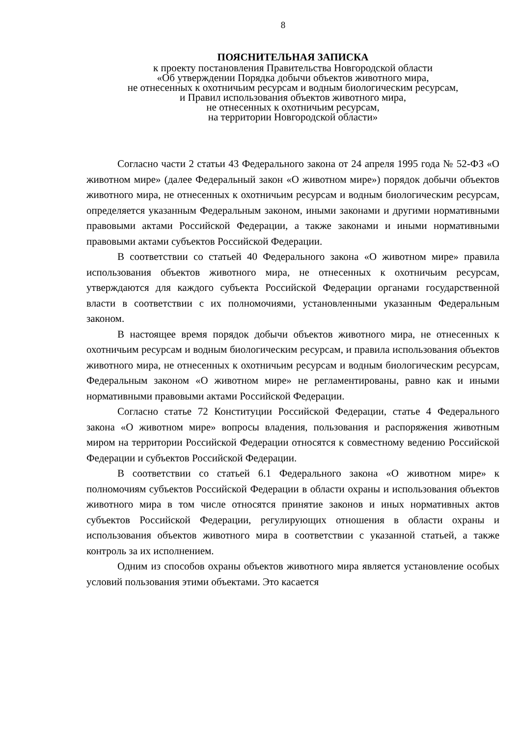8
ПОЯСНИТЕЛЬНАЯ ЗАПИСКА
к проекту постановления Правительства Новгородской области
«Об утверждении Порядка добычи объектов животного мира,
не отнесенных к охотничьим ресурсам и водным биологическим ресурсам,
и Правил использования объектов животного мира,
не отнесенных к охотничьим ресурсам,
на территории Новгородской области»
Согласно части 2 статьи 43 Федерального закона от 24 апреля 1995 года № 52-ФЗ «О животном мире» (далее Федеральный закон «О животном мире») порядок добычи объектов животного мира, не отнесенных к охотничьим ресурсам и водным биологическим ресурсам, определяется указанным Федеральным законом, иными законами и другими нормативными правовыми актами Российской Федерации, а также законами и иными нормативными правовыми актами субъектов Российской Федерации.
В соответствии со статьей 40 Федерального закона «О животном мире» правила использования объектов животного мира, не отнесенных к охотничьим ресурсам, утверждаются для каждого субъекта Российской Федерации органами государственной власти в соответствии с их полномочиями, установленными указанным Федеральным законом.
В настоящее время порядок добычи объектов животного мира, не отнесенных к охотничьим ресурсам и водным биологическим ресурсам, и правила использования объектов животного мира, не отнесенных к охотничьим ресурсам и водным биологическим ресурсам, Федеральным законом «О животном мире» не регламентированы, равно как и иными нормативными правовыми актами Российской Федерации.
Согласно статье 72 Конституции Российской Федерации, статье 4 Федерального закона «О животном мире» вопросы владения, пользования и распоряжения животным миром на территории Российской Федерации относятся к совместному ведению Российской Федерации и субъектов Российской Федерации.
В соответствии со статьей 6.1 Федерального закона «О животном мире» к полномочиям субъектов Российской Федерации в области охраны и использования объектов животного мира в том числе относятся принятие законов и иных нормативных актов субъектов Российской Федерации, регулирующих отношения в области охраны и использования объектов животного мира в соответствии с указанной статьей, а также контроль за их исполнением.
Одним из способов охраны объектов животного мира является установление особых условий пользования этими объектами. Это касается